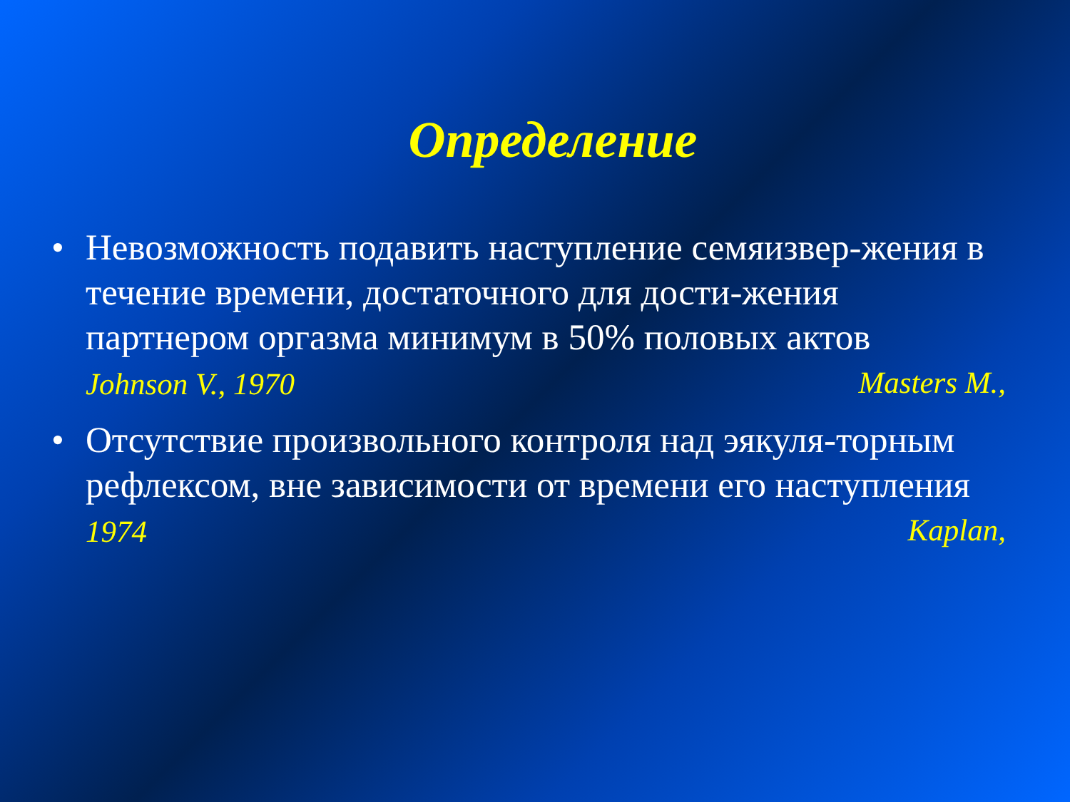Определение
• Невозможность подавить наступление семяизвер-жения в течение времени, достаточного для дости-жения партнером оргазма минимум в 50% половых актов Masters M.,
Johnson V., 1970
• Отсутствие произвольного контроля над эякуля-торным рефлексом, вне зависимости от времени его наступления Kaplan,
1974